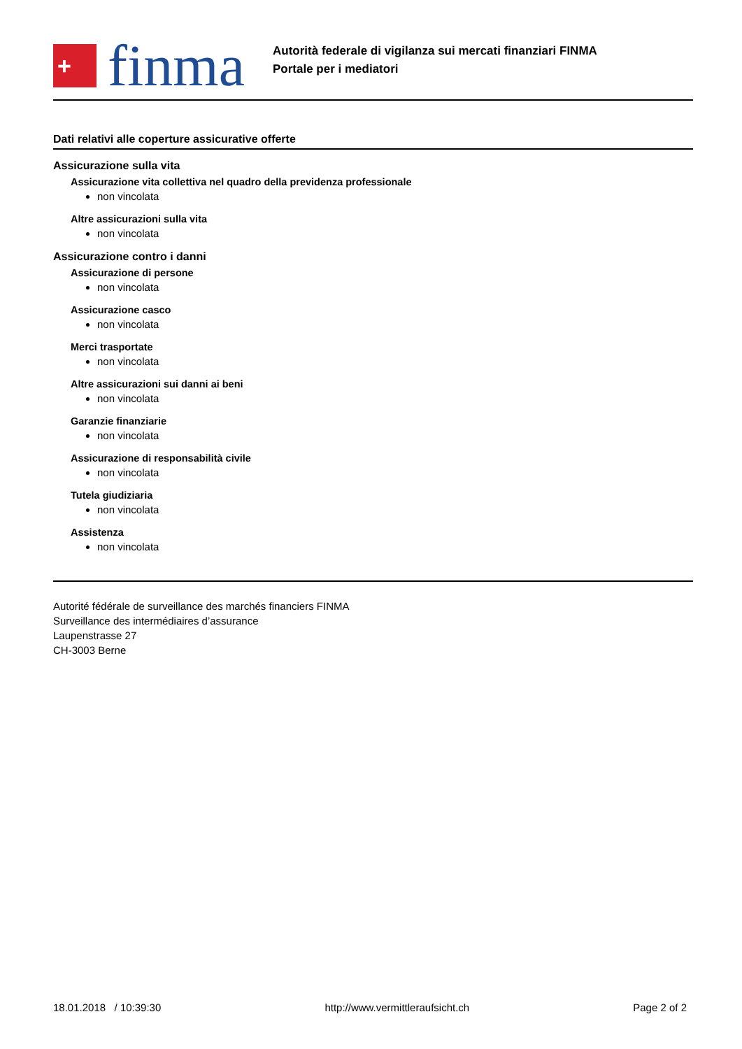+
finma
Autorità federale di vigilanza sui mercati finanziari FINMA
Portale per i mediatori
Dati relativi alle coperture assicurative offerte
Assicurazione sulla vita
Assicurazione vita collettiva nel quadro della previdenza professionale
non vincolata
Altre assicurazioni sulla vita
non vincolata
Assicurazione contro i danni
Assicurazione di persone
non vincolata
Assicurazione casco
non vincolata
Merci trasportate
non vincolata
Altre assicurazioni sui danni ai beni
non vincolata
Garanzie finanziarie
non vincolata
Assicurazione di responsabilità civile
non vincolata
Tutela giudiziaria
non vincolata
Assistenza
non vincolata
Autorité fédérale de surveillance des marchés financiers FINMA
Surveillance des intermédiaires d’assurance
Laupenstrasse 27
CH-3003 Berne
18.01.2018 / 10:39:30 http://www.vermittleraufsicht.ch Page 2 of 2